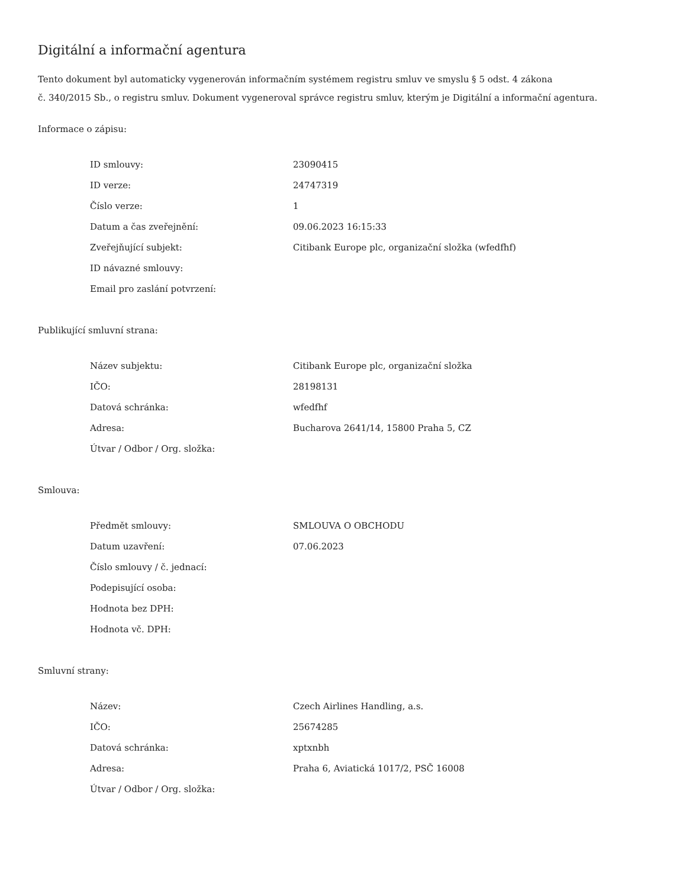Digitální a informační agentura
Tento dokument byl automaticky vygenerován informačním systémem registru smluv ve smyslu § 5 odst. 4 zákona
č. 340/2015 Sb., o registru smluv. Dokument vygeneroval správce registru smluv, kterým je Digitální a informační agentura.
Informace o zápisu:
| ID smlouvy: | 23090415 |
| ID verze: | 24747319 |
| Číslo verze: | 1 |
| Datum a čas zveřejnění: | 09.06.2023 16:15:33 |
| Zveřejňující subjekt: | Citibank Europe plc, organizační složka (wfedfhf) |
| ID návazné smlouvy: | |
| Email pro zaslání potvrzení: | |
Publikující smluvní strana:
| Název subjektu: | Citibank Europe plc, organizační složka |
| IČO: | 28198131 |
| Datová schránka: | wfedfhf |
| Adresa: | Bucharova 2641/14, 15800 Praha 5, CZ |
| Útvar / Odbor / Org. složka: | |
Smlouva:
| Předmět smlouvy: | SMLOUVA O OBCHODU |
| Datum uzavření: | 07.06.2023 |
| Číslo smlouvy / č. jednací: | |
| Podepisující osoba: | |
| Hodnota bez DPH: | |
| Hodnota vč. DPH: | |
Smluvní strany:
| Název: | Czech Airlines Handling, a.s. |
| IČO: | 25674285 |
| Datová schránka: | xptxnbh |
| Adresa: | Praha 6, Aviatická 1017/2, PSČ 16008 |
| Útvar / Odbor / Org. složka: | |